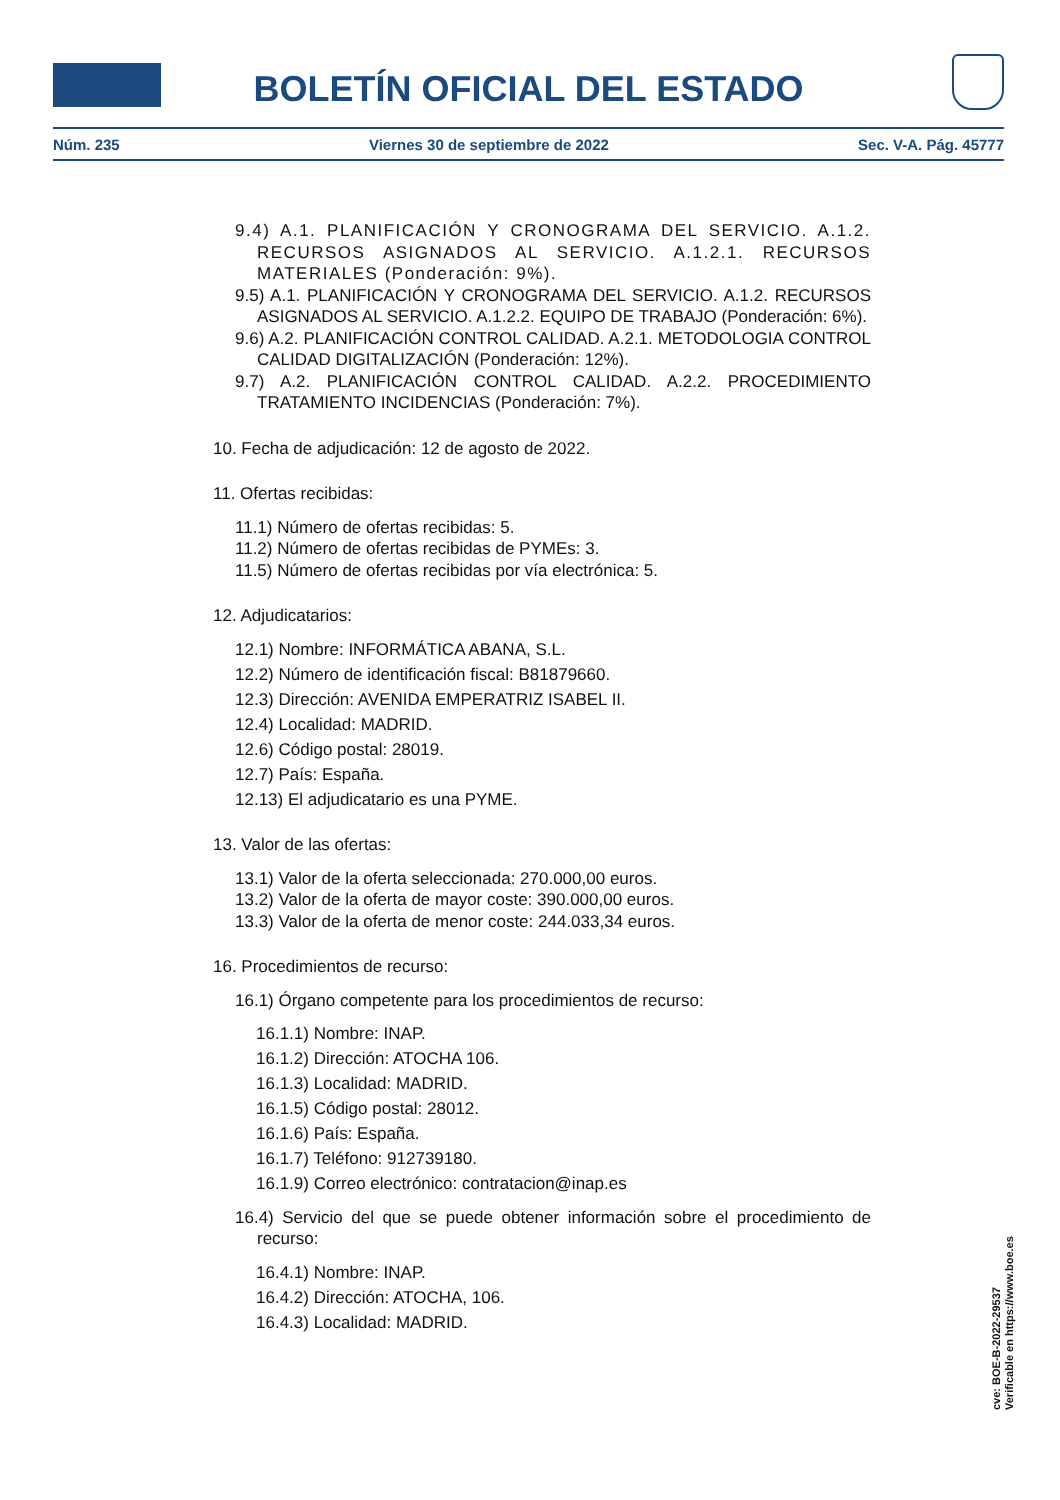BOLETÍN OFICIAL DEL ESTADO
Núm. 235 Viernes 30 de septiembre de 2022 Sec. V-A. Pág. 45777
9.4) A.1. PLANIFICACIÓN Y CRONOGRAMA DEL SERVICIO. A.1.2. RECURSOS ASIGNADOS AL SERVICIO. A.1.2.1. RECURSOS MATERIALES (Ponderación: 9%).
9.5) A.1. PLANIFICACIÓN Y CRONOGRAMA DEL SERVICIO. A.1.2. RECURSOS ASIGNADOS AL SERVICIO. A.1.2.2. EQUIPO DE TRABAJO (Ponderación: 6%).
9.6) A.2. PLANIFICACIÓN CONTROL CALIDAD. A.2.1. METODOLOGIA CONTROL CALIDAD DIGITALIZACIÓN (Ponderación: 12%).
9.7) A.2. PLANIFICACIÓN CONTROL CALIDAD. A.2.2. PROCEDIMIENTO TRATAMIENTO INCIDENCIAS (Ponderación: 7%).
10. Fecha de adjudicación: 12 de agosto de 2022.
11. Ofertas recibidas:
11.1) Número de ofertas recibidas: 5.
11.2) Número de ofertas recibidas de PYMEs: 3.
11.5) Número de ofertas recibidas por vía electrónica: 5.
12. Adjudicatarios:
12.1) Nombre: INFORMÁTICA ABANA, S.L.
12.2) Número de identificación fiscal: B81879660.
12.3) Dirección: AVENIDA EMPERATRIZ ISABEL II.
12.4) Localidad: MADRID.
12.6) Código postal: 28019.
12.7) País: España.
12.13) El adjudicatario es una PYME.
13. Valor de las ofertas:
13.1) Valor de la oferta seleccionada: 270.000,00 euros.
13.2) Valor de la oferta de mayor coste: 390.000,00 euros.
13.3) Valor de la oferta de menor coste: 244.033,34 euros.
16. Procedimientos de recurso:
16.1) Órgano competente para los procedimientos de recurso:
16.1.1) Nombre: INAP.
16.1.2) Dirección: ATOCHA 106.
16.1.3) Localidad: MADRID.
16.1.5) Código postal: 28012.
16.1.6) País: España.
16.1.7) Teléfono: 912739180.
16.1.9) Correo electrónico: contratacion@inap.es
16.4) Servicio del que se puede obtener información sobre el procedimiento de recurso:
16.4.1) Nombre: INAP.
16.4.2) Dirección: ATOCHA, 106.
16.4.3) Localidad: MADRID.
cve: BOE-B-2022-29537
Verificable en https://www.boe.es